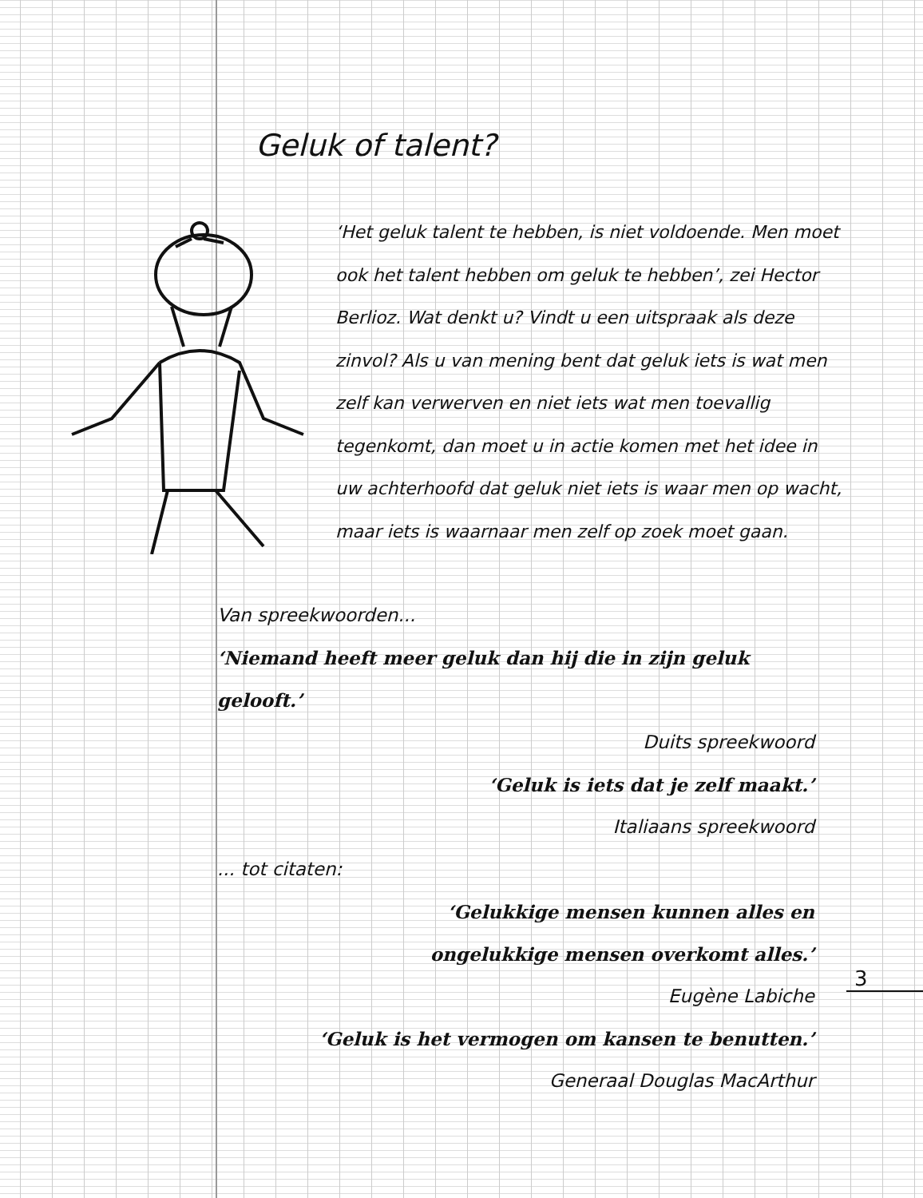Geluk of talent?
‘Het geluk talent te hebben, is niet voldoende. Men moet ook het talent hebben om geluk te hebben’, zei Hector Berlioz. Wat denkt u? Vindt u een uitspraak als deze zinvol? Als u van mening bent dat geluk iets is wat men zelf kan verwerven en niet iets wat men toevallig tegenkomt, dan moet u in actie komen met het idee in uw achterhoofd dat geluk niet iets is waar men op wacht, maar iets is waarnaar men zelf op zoek moet gaan.
Van spreekwoorden...
‘Niemand heeft meer geluk dan hij die in zijn geluk gelooft.’
Duits spreekwoord
‘Geluk is iets dat je zelf maakt.’
Italiaans spreekwoord
... tot citaten:
‘Gelukkige mensen kunnen alles en
ongelukkige mensen overkomt alles.’
Eugène Labiche
‘Geluk is het vermogen om kansen te benutten.’
Generaal Douglas MacArthur
3